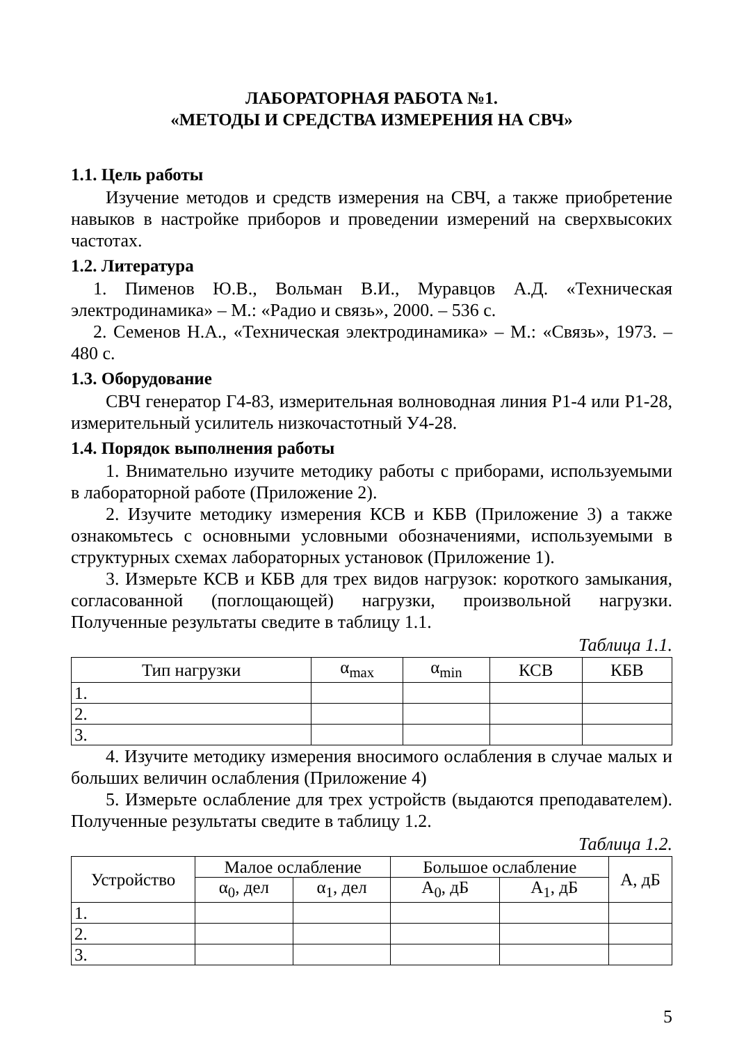ЛАБОРАТОРНАЯ РАБОТА №1.
«МЕТОДЫ И СРЕДСТВА ИЗМЕРЕНИЯ НА СВЧ»
1.1. Цель работы
Изучение методов и средств измерения на СВЧ, а также приобретение навыков в настройке приборов и проведении измерений на сверхвысоких частотах.
1.2. Литература
1. Пименов Ю.В., Вольман В.И., Муравцов А.Д. «Техническая электродинамика» – М.: «Радио и связь», 2000. – 536 с.
2. Семенов Н.А., «Техническая электродинамика» – М.: «Связь», 1973. – 480 с.
1.3. Оборудование
СВЧ генератор Г4-83, измерительная волноводная линия Р1-4 или Р1-28, измерительный усилитель низкочастотный У4-28.
1.4. Порядок выполнения работы
1. Внимательно изучите методику работы с приборами, используемыми в лабораторной работе (Приложение 2).
2. Изучите методику измерения КСВ и КБВ (Приложение 3) а также ознакомьтесь с основными условными обозначениями, используемыми в структурных схемах лабораторных установок (Приложение 1).
3. Измерьте КСВ и КБВ для трех видов нагрузок: короткого замыкания, согласованной (поглощающей) нагрузки, произвольной нагрузки. Полученные результаты сведите в таблицу 1.1.
Таблица 1.1.
| Тип нагрузки | α<sub>max</sub> | α<sub>min</sub> | КСВ | КБВ |
| --- | --- | --- | --- | --- |
| 1. | | | | |
| 2. | | | | |
| 3. | | | | |
4. Изучите методику измерения вносимого ослабления в случае малых и больших величин ослабления (Приложение 4)
5. Измерьте ослабление для трех устройств (выдаются преподавателем). Полученные результаты сведите в таблицу 1.2.
Таблица 1.2.
| Устройство | Малое ослабление | | Большое ослабление | | А, дБ |
| --- | --- | --- | --- | --- | --- |
| | α<sub>0</sub>, дел | α<sub>1</sub>, дел | А<sub>0</sub>, дБ | А<sub>1</sub>, дБ | |
| 1. | | | | | |
| 2. | | | | | |
| 3. | | | | | |
5